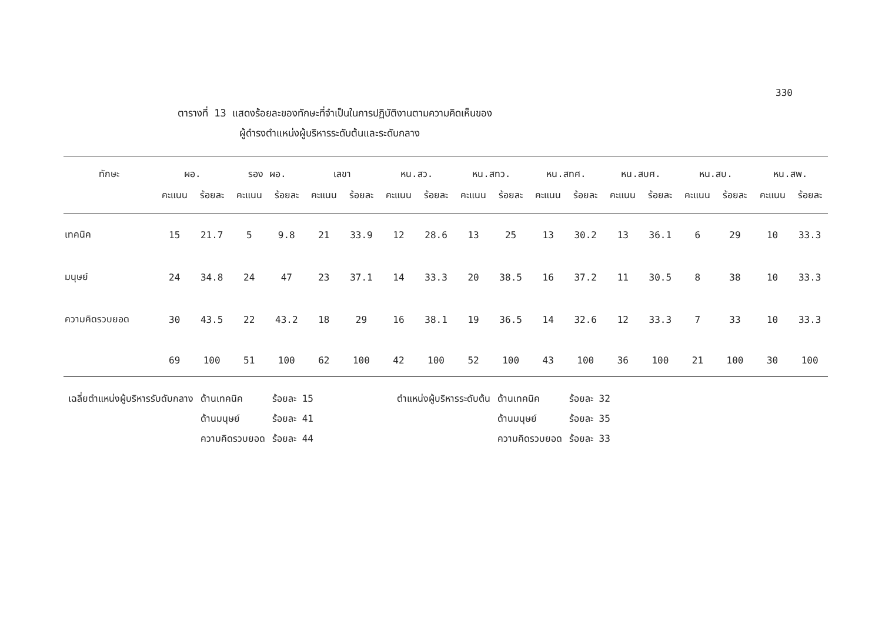330
ตารางที่ 13 แสดงร้อยละของทักษะที่จำเป็นในการปฏิบัติงานตามความคิดเห็นของ
ผู้ดำรงตำแหน่งผู้บริหารระดับต้นและระดับกลาง
| ทักษะ | ผอ. | | รอง ผอ. | | เลขา | | หน.สว. | | หน.สทว. | | หน.สทศ. | | หน.สบศ. | | หน.สบ. | | หน.สพ. | |
| --- | --- | --- | --- | --- | --- | --- | --- | --- | --- | --- | --- | --- | --- | --- | --- | --- | --- | --- |
| | คะแนน | ร้อยละ | คะแนน | ร้อยละ | คะแนน | ร้อยละ | คะแนน | ร้อยละ | คะแนน | ร้อยละ | คะแนน | ร้อยละ | คะแนน | ร้อยละ | คะแนน | ร้อยละ | คะแนน | ร้อยละ |
| เทคนิค | 15 | 21.7 | 5 | 9.8 | 21 | 33.9 | 12 | 28.6 | 13 | 25 | 13 | 30.2 | 13 | 36.1 | 6 | 29 | 10 | 33.3 |
| มนุษย์ | 24 | 34.8 | 24 | 47 | 23 | 37.1 | 14 | 33.3 | 20 | 38.5 | 16 | 37.2 | 11 | 30.5 | 8 | 38 | 10 | 33.3 |
| ความคิดรวบยอด | 30 | 43.5 | 22 | 43.2 | 18 | 29 | 16 | 38.1 | 19 | 36.5 | 14 | 32.6 | 12 | 33.3 | 7 | 33 | 10 | 33.3 |
| | 69 | 100 | 51 | 100 | 62 | 100 | 42 | 100 | 52 | 100 | 43 | 100 | 36 | 100 | 21 | 100 | 30 | 100 |
| เฉลี่ยตำแหน่งผู้บริหารรับดับกลาง | ด้านเทคนิค | ร้อยละ 15 |
| | ด้านมนุษย์ | ร้อยละ 41 |
| | ความคิดรวบยอด | ร้อยละ 44 |
| ตำแหน่งผู้บริหารระดับต้น | ด้านเทคนิค | ร้อยละ 32 |
| | ด้านมนุษย์ | ร้อยละ 35 |
| | ความคิดรวบยอด | ร้อยละ 33 |